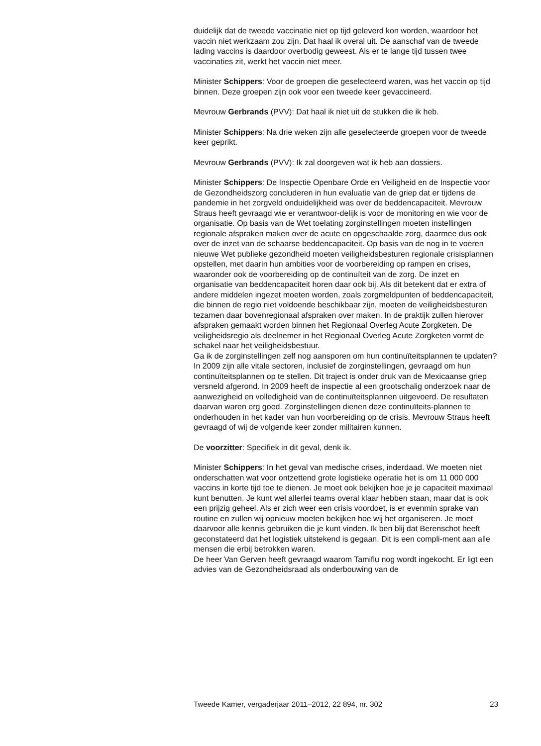duidelijk dat de tweede vaccinatie niet op tijd geleverd kon worden, waardoor het vaccin niet werkzaam zou zijn. Dat haal ik overal uit. De aanschaf van de tweede lading vaccins is daardoor overbodig geweest. Als er te lange tijd tussen twee vaccinaties zit, werkt het vaccin niet meer.
Minister Schippers: Voor de groepen die geselecteerd waren, was het vaccin op tijd binnen. Deze groepen zijn ook voor een tweede keer gevaccineerd.
Mevrouw Gerbrands (PVV): Dat haal ik niet uit de stukken die ik heb.
Minister Schippers: Na drie weken zijn alle geselecteerde groepen voor de tweede keer geprikt.
Mevrouw Gerbrands (PVV): Ik zal doorgeven wat ik heb aan dossiers.
Minister Schippers: De Inspectie Openbare Orde en Veiligheid en de Inspectie voor de Gezondheidszorg concluderen in hun evaluatie van de griep dat er tijdens de pandemie in het zorgveld onduidelijkheid was over de beddencapaciteit. Mevrouw Straus heeft gevraagd wie er verantwoor-delijk is voor de monitoring en wie voor de organisatie. Op basis van de Wet toelating zorginstellingen moeten instellingen regionale afspraken maken over de acute en opgeschaalde zorg, daarmee dus ook over de inzet van de schaarse beddencapaciteit. Op basis van de nog in te voeren nieuwe Wet publieke gezondheid moeten veiligheidsbesturen regionale crisisplannen opstellen, met daarin hun ambities voor de voorbereiding op rampen en crises, waaronder ook de voorbereiding op de continuïteit van de zorg. De inzet en organisatie van beddencapaciteit horen daar ook bij. Als dit betekent dat er extra of andere middelen ingezet moeten worden, zoals zorgmeldpunten of beddencapaciteit, die binnen de regio niet voldoende beschikbaar zijn, moeten de veiligheidsbesturen tezamen daar bovenregionaal afspraken over maken. In de praktijk zullen hierover afspraken gemaakt worden binnen het Regionaal Overleg Acute Zorgketen. De veiligheidsregio als deelnemer in het Regionaal Overleg Acute Zorgketen vormt de schakel naar het veiligheidsbestuur.
Ga ik de zorginstellingen zelf nog aansporen om hun continuïteitsplannen te updaten? In 2009 zijn alle vitale sectoren, inclusief de zorginstellingen, gevraagd om hun continuïteitsplannen op te stellen. Dit traject is onder druk van de Mexicaanse griep versneld afgerond. In 2009 heeft de inspectie al een grootschalig onderzoek naar de aanwezigheid en volledigheid van de continuïteitsplannen uitgevoerd. De resultaten daarvan waren erg goed. Zorginstellingen dienen deze continuïteits-plannen te onderhouden in het kader van hun voorbereiding op de crisis. Mevrouw Straus heeft gevraagd of wij de volgende keer zonder militairen kunnen.
De voorzitter: Specifiek in dit geval, denk ik.
Minister Schippers: In het geval van medische crises, inderdaad. We moeten niet onderschatten wat voor ontzettend grote logistieke operatie het is om 11 000 000 vaccins in korte tijd toe te dienen. Je moet ook bekijken hoe je je capaciteit maximaal kunt benutten. Je kunt wel allerlei teams overal klaar hebben staan, maar dat is ook een prijzig geheel. Als er zich weer een crisis voordoet, is er evenmin sprake van routine en zullen wij opnieuw moeten bekijken hoe wij het organiseren. Je moet daarvoor alle kennis gebruiken die je kunt vinden. Ik ben blij dat Berenschot heeft geconstateerd dat het logistiek uitstekend is gegaan. Dit is een compli-ment aan alle mensen die erbij betrokken waren.
De heer Van Gerven heeft gevraagd waarom Tamiflu nog wordt ingekocht. Er ligt een advies van de Gezondheidsraad als onderbouwing van de
Tweede Kamer, vergaderjaar 2011–2012, 22 894, nr. 302 23